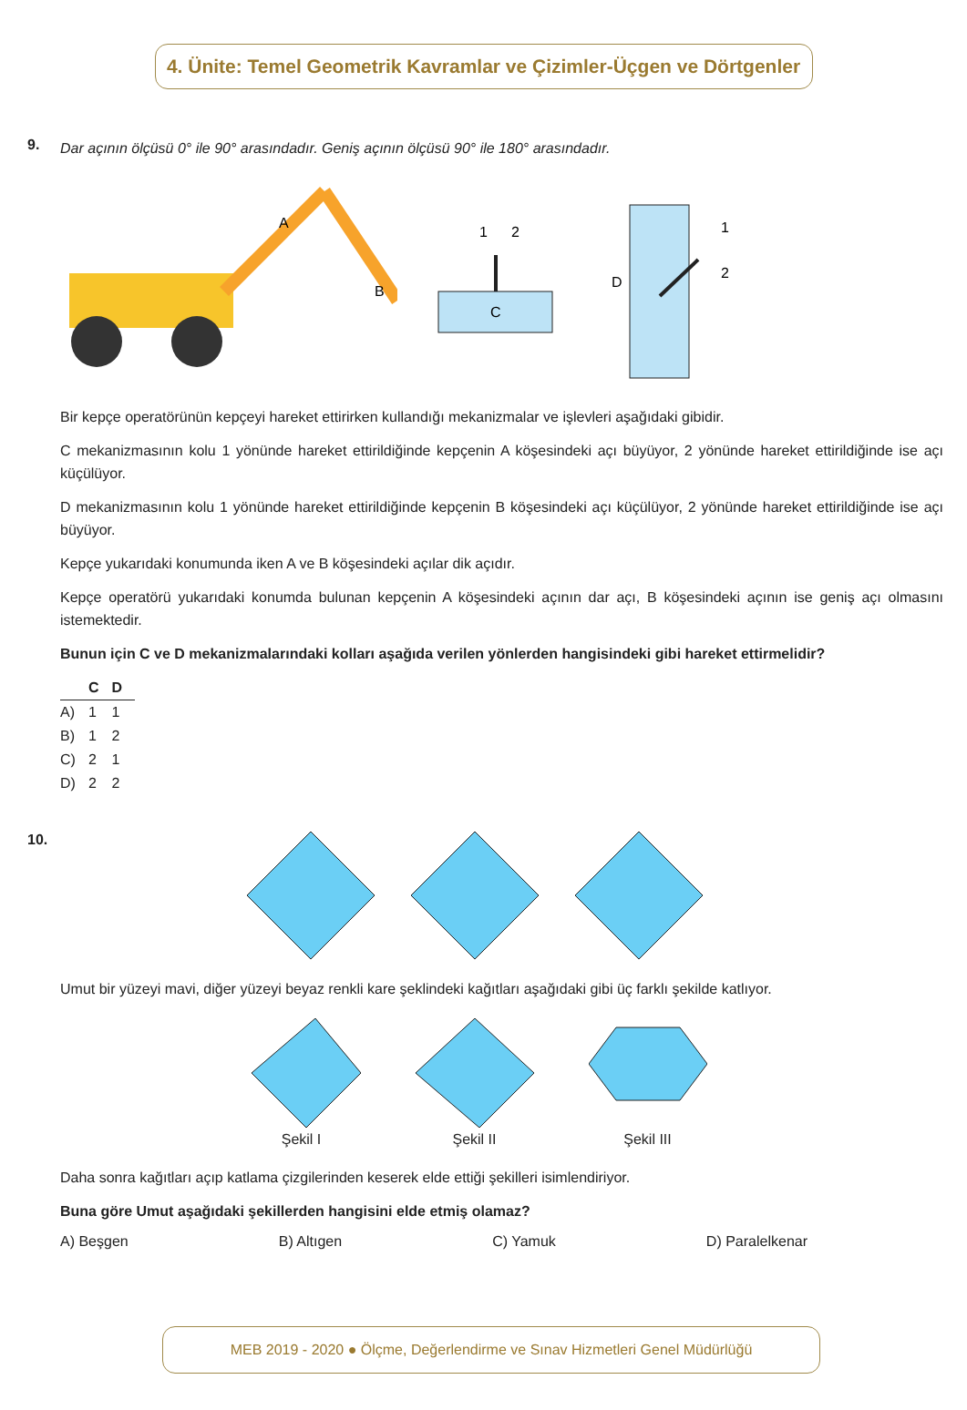4. Ünite: Temel Geometrik Kavramlar ve Çizimler-Üçgen ve Dörtgenler
9.
Dar açının ölçüsü 0° ile 90° arasındadır. Geniş açının ölçüsü 90° ile 180° arasındadır.
A
B
1
2
C
D
1
2
Bir kepçe operatörünün kepçeyi hareket ettirirken kullandığı mekanizmalar ve işlevleri aşağıdaki gibidir.
C mekanizmasının kolu 1 yönünde hareket ettirildiğinde kepçenin A köşesindeki açı büyüyor, 2 yönünde hareket ettirildiğinde ise açı küçülüyor.
D mekanizmasının kolu 1 yönünde hareket ettirildiğinde kepçenin B köşesindeki açı küçülüyor, 2 yönünde hareket ettirildiğinde ise açı büyüyor.
Kepçe yukarıdaki konumunda iken A ve B köşesindeki açılar dik açıdır.
Kepçe operatörü yukarıdaki konumda bulunan kepçenin A köşesindeki açının dar açı, B köşesindeki açının ise geniş açı olmasını istemektedir.
Bunun için C ve D mekanizmalarındaki kolları aşağıda verilen yönlerden hangisindeki gibi hareket ettirmelidir?
| | C | D |
| --- | --- | --- |
| A) | 1 | 1 |
| B) | 1 | 2 |
| C) | 2 | 1 |
| D) | 2 | 2 |
10.
Umut bir yüzeyi mavi, diğer yüzeyi beyaz renkli kare şeklindeki kağıtları aşağıdaki gibi üç farklı şekilde katlıyor.
Şekil I Şekil II Şekil III
Daha sonra kağıtları açıp katlama çizgilerinden keserek elde ettiği şekilleri isimlendiriyor.
Buna göre Umut aşağıdaki şekillerden hangisini elde etmiş olamaz?
A) Beşgen B) Altıgen C) Yamuk D) Paralelkenar
MEB 2019 - 2020 ● Ölçme, Değerlendirme ve Sınav Hizmetleri Genel Müdürlüğü